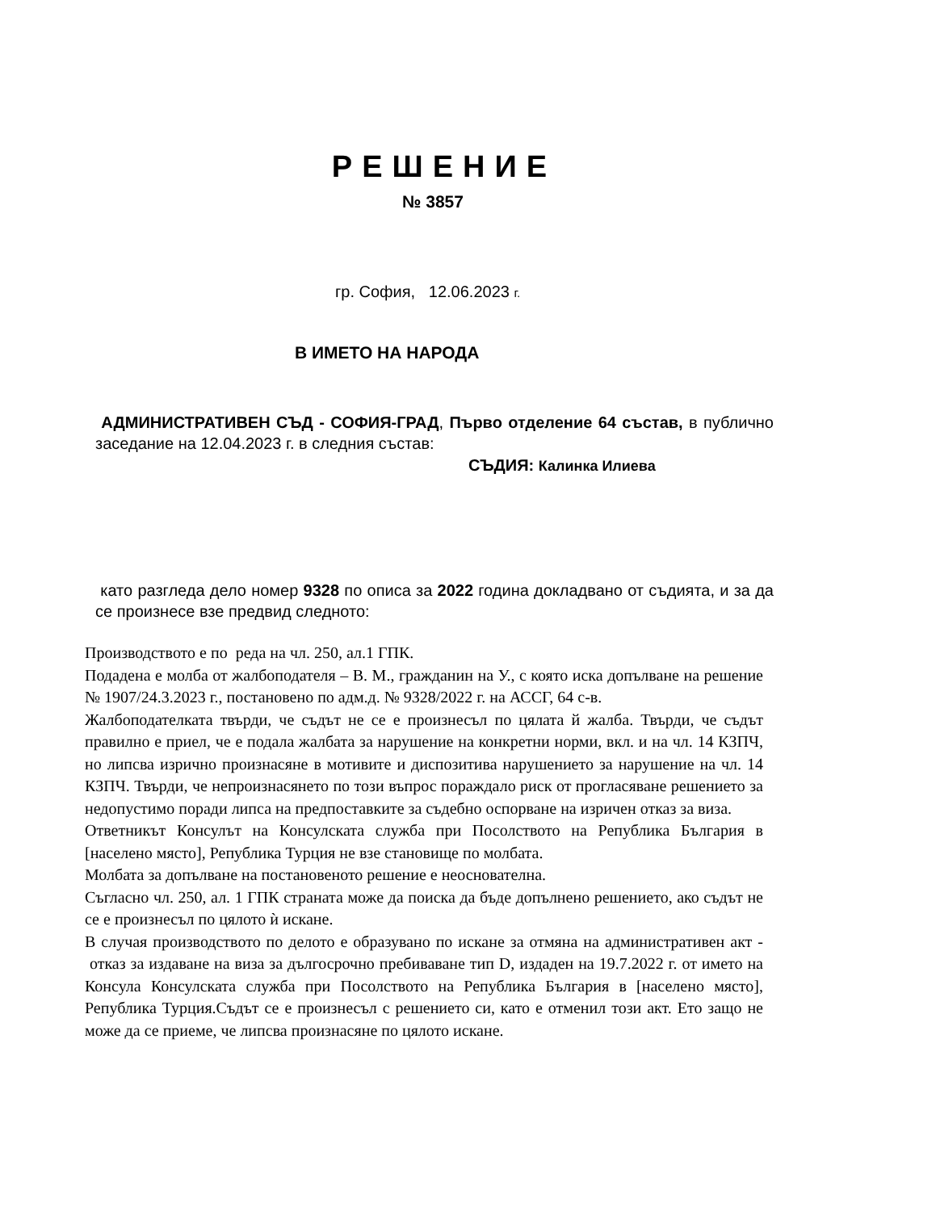РЕШЕНИЕ
№ 3857
гр. София, 12.06.2023 г.
В ИМЕТО НА НАРОДА
АДМИНИСТРАТИВЕН СЪД - СОФИЯ-ГРАД, Първо отделение 64 състав, в публично заседание на 12.04.2023 г. в следния състав:
СЪДИЯ: Калинка Илиева
като разгледа дело номер 9328 по описа за 2022 година докладвано от съдията, и за да се произнесе взе предвид следното:
Производството е по реда на чл. 250, ал.1 ГПК.
Подадена е молба от жалбоподателя – В. М., гражданин на У., с която иска допълване на решение № 1907/24.3.2023 г., постановено по адм.д. № 9328/2022 г. на АССГ, 64 с-в.
Жалбоподателката твърди, че съдът не се е произнесъл по цялата й жалба. Твърди, че съдът правилно е приел, че е подала жалбата за нарушение на конкретни норми, вкл. и на чл. 14 КЗПЧ, но липсва изрично произнасяне в мотивите и диспозитива нарушението за нарушение на чл. 14 КЗПЧ. Твърди, че непроизнасянето по този въпрос пораждало риск от прогласяване решението за недопустимо поради липса на предпоставките за съдебно оспорване на изричен отказ за виза.
Ответникът Консулът на Консулската служба при Посолството на Република България в [населено място], Република Турция не взе становище по молбата.
Молбата за допълване на постановеното решение е неоснователна.
Съгласно чл. 250, ал. 1 ГПК страната може да поиска да бъде допълнено решението, ако съдът не се е произнесъл по цялото ѝ искане.
В случая производството по делото е образувано по искане за отмяна на административен акт - отказ за издаване на виза за дългосрочно пребиваване тип D, издаден на 19.7.2022 г. от името на Консула Консулската служба при Посолството на Република България в [населено място], Република Турция.Съдът се е произнесъл с решението си, като е отменил този акт. Ето защо не може да се приеме, че липсва произнасяне по цялото искане.